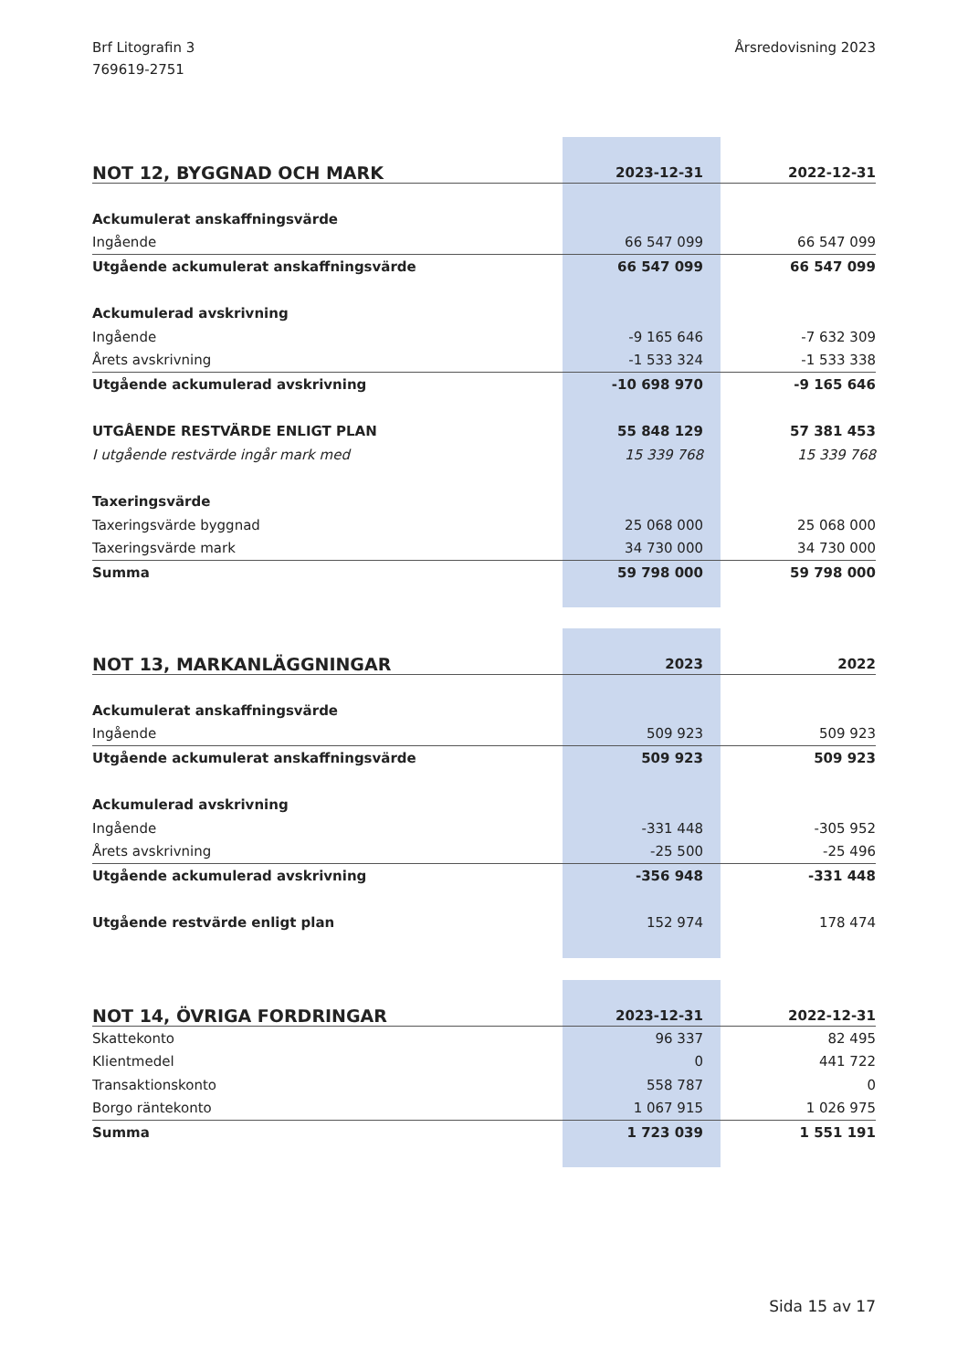Brf Litografin 3
769619-2751
Årsredovisning 2023
| NOT 12, BYGGNAD OCH MARK | 2023-12-31 | 2022-12-31 |
| --- | --- | --- |
| Ackumulerat anskaffningsvärde | | |
| Ingående | 66 547 099 | 66 547 099 |
| Utgående ackumulerat anskaffningsvärde | 66 547 099 | 66 547 099 |
| Ackumulerad avskrivning | | |
| Ingående | -9 165 646 | -7 632 309 |
| Årets avskrivning | -1 533 324 | -1 533 338 |
| Utgående ackumulerad avskrivning | -10 698 970 | -9 165 646 |
| UTGÅENDE RESTVÄRDE ENLIGT PLAN | 55 848 129 | 57 381 453 |
| I utgående restvärde ingår mark med | 15 339 768 | 15 339 768 |
| Taxeringsvärde | | |
| Taxeringsvärde byggnad | 25 068 000 | 25 068 000 |
| Taxeringsvärde mark | 34 730 000 | 34 730 000 |
| Summa | 59 798 000 | 59 798 000 |
| NOT 13, MARKANLÄGGNINGAR | 2023 | 2022 |
| --- | --- | --- |
| Ackumulerat anskaffningsvärde | | |
| Ingående | 509 923 | 509 923 |
| Utgående ackumulerat anskaffningsvärde | 509 923 | 509 923 |
| Ackumulerad avskrivning | | |
| Ingående | -331 448 | -305 952 |
| Årets avskrivning | -25 500 | -25 496 |
| Utgående ackumulerad avskrivning | -356 948 | -331 448 |
| Utgående restvärde enligt plan | 152 974 | 178 474 |
| NOT 14, ÖVRIGA FORDRINGAR | 2023-12-31 | 2022-12-31 |
| --- | --- | --- |
| Skattekonto | 96 337 | 82 495 |
| Klientmedel | 0 | 441 722 |
| Transaktionskonto | 558 787 | 0 |
| Borgo räntekonto | 1 067 915 | 1 026 975 |
| Summa | 1 723 039 | 1 551 191 |
Sida 15 av 17